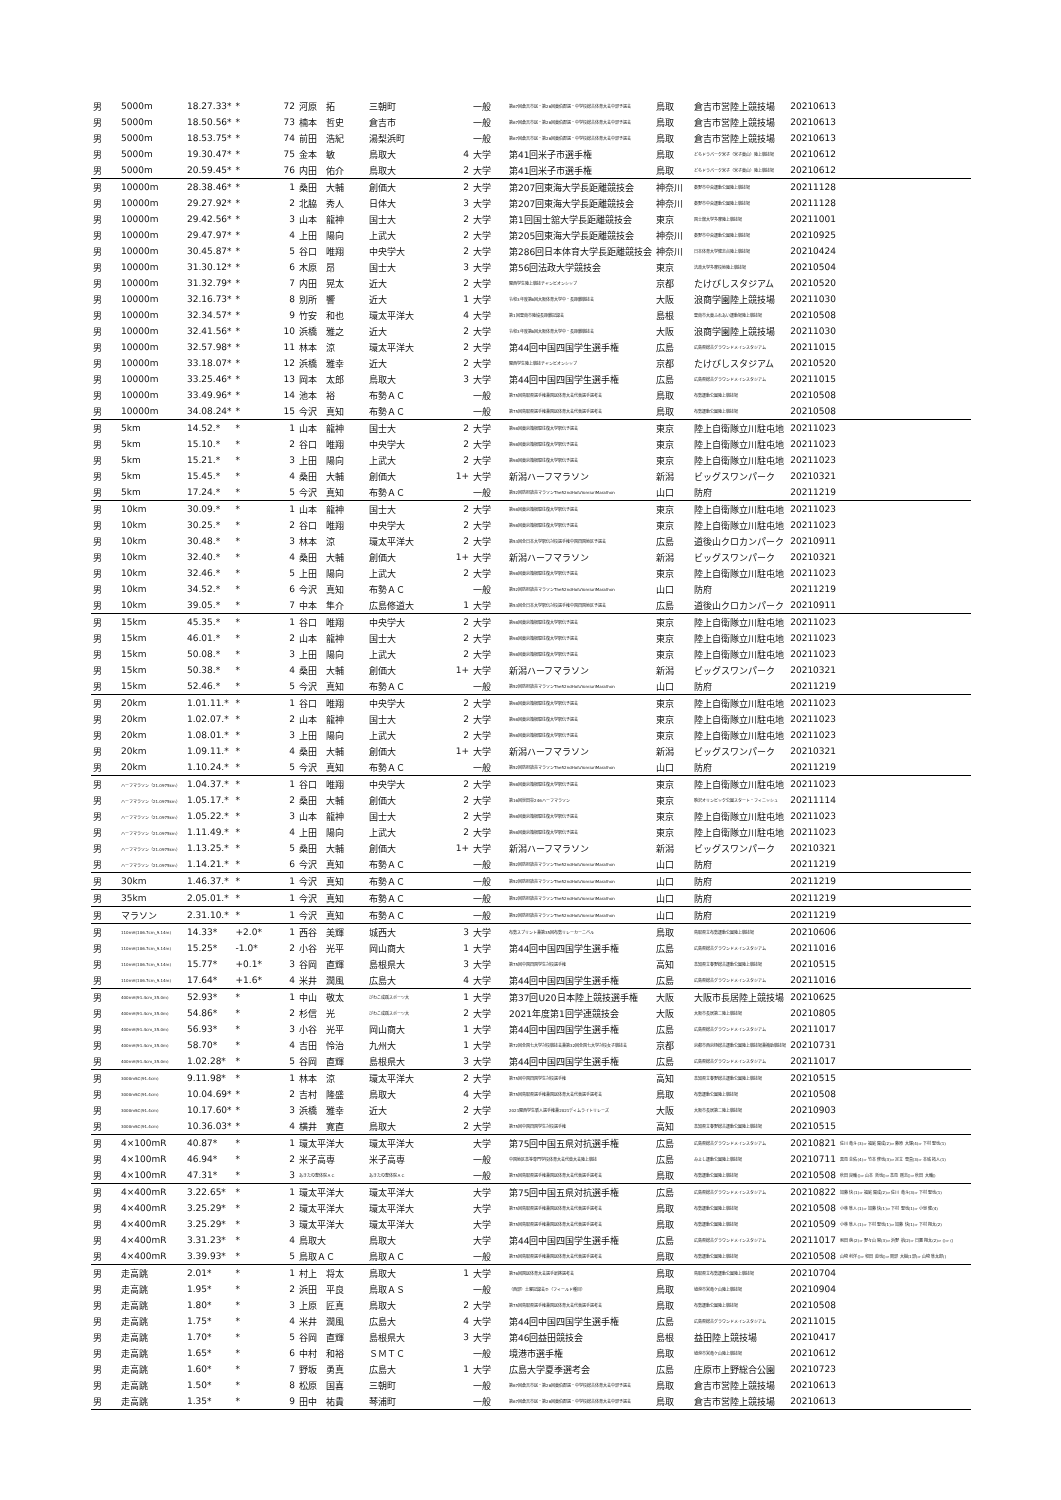| 男 | 5000m | 18.27.33* | * | 72 | 河原 拓 | 三朝町 | | 一般 | 第67回倉吉市民・第26回東伯郡選・中学校総合体育大会中部予選会 | 鳥取 | 倉吉市営陸上競技場 | 20210613 | |
| 男 | 5000m | 18.50.56* | * | 73 | 楠本 哲史 | 倉吉市 | | 一般 | 第67回倉吉市民・第26回東伯郡選・中学校総合体育大会中部予選会 | 鳥取 | 倉吉市営陸上競技場 | 20210613 | |
| 男 | 5000m | 18.53.75* | * | 74 | 前田 浩紀 | 湯梨浜町 | | 一般 | 第67回倉吉市民・第26回東伯郡選・中学校総合体育大会中部予選会 | 鳥取 | 倉吉市営陸上競技場 | 20210613 | |
| 男 | 5000m | 19.30.47* | * | 75 | 金本 敏 | 鳥取大 | 4 | 大学 | 第41回米子市選手権 | 鳥取 | どらドラパーク米子（米子東山）陸上競技場 | 20210612 | |
| 男 | 5000m | 20.59.45* | * | 76 | 内田 佑介 | 鳥取大 | 2 | 大学 | 第41回米子市選手権 | 鳥取 | どらドラパーク米子（米子東山）陸上競技場 | 20210612 | |
| 男 | 10000m | 28.38.46* | * | 1 | 桑田 大輔 | 創価大 | 2 | 大学 | 第207回東海大学長距離競技会 | 神奈川 | 秦野市中央運動公園陸上競技場 | 20211128 | |
| 男 | 10000m | 29.27.92* | * | 2 | 北脇 秀人 | 日体大 | 3 | 大学 | 第207回東海大学長距離競技会 | 神奈川 | 秦野市中央運動公園陸上競技場 | 20211128 | |
| 男 | 10000m | 29.42.56* | * | 3 | 山本 龍神 | 国士大 | 2 | 大学 | 第1回国士舘大学長距離競技会 | 東京 | 国士舘大学多摩陸上競技場 | 20211001 | |
| 男 | 10000m | 29.47.97* | * | 4 | 上田 陽向 | 上武大 | 2 | 大学 | 第205回東海大学長距離競技会 | 神奈川 | 秦野市中央運動公園陸上競技場 | 20210925 | |
| 男 | 10000m | 30.45.87* | * | 5 | 谷口 唯翔 | 中央学大 | 2 | 大学 | 第286回日本体育大学長距離競技会 | 神奈川 | 日本体育大学健志台陸上競技場 | 20210424 | |
| 男 | 10000m | 31.30.12* | * | 6 | 木原 昂 | 国士大 | 3 | 大学 | 第56回法政大学競技会 | 東京 | 法政大学多摩校地陸上競技場 | 20210504 | |
| 男 | 10000m | 31.32.79* | * | 7 | 内田 晃太 | 近大 | 2 | 大学 | 関西学生陸上競技チャンピオンシップ | 京都 | たけびしスタジアム | 20210520 | |
| 男 | 10000m | 32.16.73* | * | 8 | 別所 響 | 近大 | 1 | 大学 | 令和3年度第6回大阪体育大学中・長距離競技会 | 大阪 | 浪商学園陸上競技場 | 20211030 | |
| 男 | 10000m | 32.34.57* | * | 9 | 竹安 和也 | 環太平洋大 | 4 | 大学 | 第1回雲南市陸協長距離記録会 | 島根 | 雲南市大東ふれあい運動場陸上競技場 | 20210508 | |
| 男 | 10000m | 32.41.56* | * | 10 | 浜橋 雅之 | 近大 | 2 | 大学 | 令和3年度第6回大阪体育大学中・長距離競技会 | 大阪 | 浪商学園陸上競技場 | 20211030 | |
| 男 | 10000m | 32.57.98* | * | 11 | 林本 涼 | 環太平洋大 | 2 | 大学 | 第44回中国四国学生選手権 | 広島 | 広島県総合グラウンドメインスタジアム | 20211015 | |
| 男 | 10000m | 33.18.07* | * | 12 | 浜橋 雅幸 | 近大 | 2 | 大学 | 関西学生陸上競技チャンピオンシップ | 京都 | たけびしスタジアム | 20210520 | |
| 男 | 10000m | 33.25.46* | * | 13 | 岡本 太郎 | 鳥取大 | 3 | 大学 | 第44回中国四国学生選手権 | 広島 | 広島県総合グラウンドメインスタジアム | 20211015 | |
| 男 | 10000m | 33.49.96* | * | 14 | 池本 裕 | 布勢ＡＣ | | 一般 | 第75回鳥取県選手権兼国民体育大会代表選手選考会 | 鳥取 | 布勢運動公園陸上競技場 | 20210508 | |
| 男 | 10000m | 34.08.24* | * | 15 | 今沢 真知 | 布勢ＡＣ | | 一般 | 第75回鳥取県選手権兼国民体育大会代表選手選考会 | 鳥取 | 布勢運動公園陸上競技場 | 20210508 | |
| 男 | 5km | 14.52.* | * | 1 | 山本 龍神 | 国士大 | 2 | 大学 | 第98回東京箱根間往復大学駅伝予選会 | 東京 | 陸上自衛隊立川駐屯地 | 20211023 | |
| 男 | 5km | 15.10.* | * | 2 | 谷口 唯翔 | 中央学大 | 2 | 大学 | 第98回東京箱根間往復大学駅伝予選会 | 東京 | 陸上自衛隊立川駐屯地 | 20211023 | |
| 男 | 5km | 15.21.* | * | 3 | 上田 陽向 | 上武大 | 2 | 大学 | 第98回東京箱根間往復大学駅伝予選会 | 東京 | 陸上自衛隊立川駐屯地 | 20211023 | |
| 男 | 5km | 15.45.* | * | 4 | 桑田 大輔 | 創価大 | 1+ | 大学 | 新潟ハーフマラソン | 新潟 | ビッグスワンパーク | 20210321 | |
| 男 | 5km | 17.24.* | * | 5 | 今沢 真知 | 布勢ＡＣ | | 一般 | 第52回防府読売マラソンThe52ndHofuYomiuriMarathon | 山口 | 防府 | 20211219 | |
| 男 | 10km | 30.09.* | * | 1 | 山本 龍神 | 国士大 | 2 | 大学 | 第98回東京箱根間往復大学駅伝予選会 | 東京 | 陸上自衛隊立川駐屯地 | 20211023 | |
| 男 | 10km | 30.25.* | * | 2 | 谷口 唯翔 | 中央学大 | 2 | 大学 | 第98回東京箱根間往復大学駅伝予選会 | 東京 | 陸上自衛隊立川駐屯地 | 20211023 | |
| 男 | 10km | 30.48.* | * | 3 | 林本 涼 | 環太平洋大 | 2 | 大学 | 第53回全日本大学駅伝対校選手権中国四国地区予選会 | 広島 | 道後山クロカンパーク | 20210911 | |
| 男 | 10km | 32.40.* | * | 4 | 桑田 大輔 | 創価大 | 1+ | 大学 | 新潟ハーフマラソン | 新潟 | ビッグスワンパーク | 20210321 | |
| 男 | 10km | 32.46.* | * | 5 | 上田 陽向 | 上武大 | 2 | 大学 | 第98回東京箱根間往復大学駅伝予選会 | 東京 | 陸上自衛隊立川駐屯地 | 20211023 | |
| 男 | 10km | 34.52.* | * | 6 | 今沢 真知 | 布勢ＡＣ | | 一般 | 第52回防府読売マラソンThe52ndHofuYomiuriMarathon | 山口 | 防府 | 20211219 | |
| 男 | 10km | 39.05.* | * | 7 | 中本 隼介 | 広島修道大 | 1 | 大学 | 第53回全日本大学駅伝対校選手権中国四国地区予選会 | 広島 | 道後山クロカンパーク | 20210911 | |
| 男 | 15km | 45.35.* | * | 1 | 谷口 唯翔 | 中央学大 | 2 | 大学 | 第98回東京箱根間往復大学駅伝予選会 | 東京 | 陸上自衛隊立川駐屯地 | 20211023 | |
| 男 | 15km | 46.01.* | * | 2 | 山本 龍神 | 国士大 | 2 | 大学 | 第98回東京箱根間往復大学駅伝予選会 | 東京 | 陸上自衛隊立川駐屯地 | 20211023 | |
| 男 | 15km | 50.08.* | * | 3 | 上田 陽向 | 上武大 | 2 | 大学 | 第98回東京箱根間往復大学駅伝予選会 | 東京 | 陸上自衛隊立川駐屯地 | 20211023 | |
| 男 | 15km | 50.38.* | * | 4 | 桑田 大輔 | 創価大 | 1+ | 大学 | 新潟ハーフマラソン | 新潟 | ビッグスワンパーク | 20210321 | |
| 男 | 15km | 52.46.* | * | 5 | 今沢 真知 | 布勢ＡＣ | | 一般 | 第52回防府読売マラソンThe52ndHofuYomiuriMarathon | 山口 | 防府 | 20211219 | |
| 男 | 20km | 1.01.11.* | * | 1 | 谷口 唯翔 | 中央学大 | 2 | 大学 | 第98回東京箱根間往復大学駅伝予選会 | 東京 | 陸上自衛隊立川駐屯地 | 20211023 | |
| 男 | 20km | 1.02.07.* | * | 2 | 山本 龍神 | 国士大 | 2 | 大学 | 第98回東京箱根間往復大学駅伝予選会 | 東京 | 陸上自衛隊立川駐屯地 | 20211023 | |
| 男 | 20km | 1.08.01.* | * | 3 | 上田 陽向 | 上武大 | 2 | 大学 | 第98回東京箱根間往復大学駅伝予選会 | 東京 | 陸上自衛隊立川駐屯地 | 20211023 | |
| 男 | 20km | 1.09.11.* | * | 4 | 桑田 大輔 | 創価大 | 1+ | 大学 | 新潟ハーフマラソン | 新潟 | ビッグスワンパーク | 20210321 | |
| 男 | 20km | 1.10.24.* | * | 5 | 今沢 真知 | 布勢ＡＣ | | 一般 | 第52回防府読売マラソンThe52ndHofuYomiuriMarathon | 山口 | 防府 | 20211219 | |
| 男 | ハーフマラソン（21.0975km） | 1.04.37.* | * | 1 | 谷口 唯翔 | 中央学大 | 2 | 大学 | 第98回東京箱根間往復大学駅伝予選会 | 東京 | 陸上自衛隊立川駐屯地 | 20211023 | |
| 男 | ハーフマラソン（21.0975km） | 1.05.17.* | * | 2 | 桑田 大輔 | 創価大 | 2 | 大学 | 第16回世田谷246ハーフマラソン | 東京 | 駒沢オリンピック公園スタート・フィニッシュ | 20211114 | |
| 男 | ハーフマラソン（21.0975km） | 1.05.22.* | * | 3 | 山本 龍神 | 国士大 | 2 | 大学 | 第98回東京箱根間往復大学駅伝予選会 | 東京 | 陸上自衛隊立川駐屯地 | 20211023 | |
| 男 | ハーフマラソン（21.0975km） | 1.11.49.* | * | 4 | 上田 陽向 | 上武大 | 2 | 大学 | 第98回東京箱根間往復大学駅伝予選会 | 東京 | 陸上自衛隊立川駐屯地 | 20211023 | |
| 男 | ハーフマラソン（21.0975km） | 1.13.25.* | * | 5 | 桑田 大輔 | 創価大 | 1+ | 大学 | 新潟ハーフマラソン | 新潟 | ビッグスワンパーク | 20210321 | |
| 男 | ハーフマラソン（21.0975km） | 1.14.21.* | * | 6 | 今沢 真知 | 布勢ＡＣ | | 一般 | 第52回防府読売マラソンThe52ndHofuYomiuriMarathon | 山口 | 防府 | 20211219 | |
| 男 | 30km | 1.46.37.* | * | 1 | 今沢 真知 | 布勢ＡＣ | | 一般 | 第52回防府読売マラソンThe52ndHofuYomiuriMarathon | 山口 | 防府 | 20211219 | |
| 男 | 35km | 2.05.01.* | * | 1 | 今沢 真知 | 布勢ＡＣ | | 一般 | 第52回防府読売マラソンThe52ndHofuYomiuriMarathon | 山口 | 防府 | 20211219 | |
| 男 | マラソン | 2.31.10.* | * | 1 | 今沢 真知 | 布勢ＡＣ | | 一般 | 第52回防府読売マラソンThe52ndHofuYomiuriMarathon | 山口 | 防府 | 20211219 | |
| 男 | 110mH(106.7cm_9.14m) | 14.33* | +2.0* | 1 | 西谷 美輝 | 城西大 | 3 | 大学 | 布勢スプリント兼第35回布勢リレーカーニバル | 鳥取 | 鳥取県立布勢運動公園陸上競技場 | 20210606 | |
| 男 | 110mH(106.7cm_9.14m) | 15.25* | -1.0* | 2 | 小谷 光平 | 岡山商大 | 1 | 大学 | 第44回中国四国学生選手権 | 広島 | 広島県総合グラウンドメインスタジアム | 20211016 | |
| 男 | 110mH(106.7cm_9.14m) | 15.77* | +0.1* | 3 | 谷岡 直輝 | 島根県大 | 3 | 大学 | 第75回中国四国学生対校選手権 | 高知 | 高知県立春野総合運動公園陸上競技場 | 20210515 | |
| 男 | 110mH(106.7cm_9.14m) | 17.64* | +1.6* | 4 | 米井 潤風 | 広島大 | 4 | 大学 | 第44回中国四国学生選手権 | 広島 | 広島県総合グラウンドメインスタジアム | 20211016 | |
| 男 | 400mH(91.4cm_35.0m) | 52.93* | * | 1 | 中山 敬太 | びわこ成蹊スポーツ大 | 1 | 大学 | 第37回U20日本陸上競技選手権 | 大阪 | 大阪市長居陸上競技場 | 20210625 | |
| 男 | 400mH(91.4cm_35.0m) | 54.86* | * | 2 | 杉信 光 | びわこ成蹊スポーツ大 | 2 | 大学 | 2021年度第1回学連競技会 | 大阪 | 大阪市長居第二陸上競技場 | 20210805 | |
| 男 | 400mH(91.4cm_35.0m) | 56.93* | * | 3 | 小谷 光平 | 岡山商大 | 1 | 大学 | 第44回中国四国学生選手権 | 広島 | 広島県総合グラウンドメインスタジアム | 20211017 | |
| 男 | 400mH(91.4cm_35.0m) | 58.70* | * | 4 | 吉田 怜治 | 九州大 | 1 | 大学 | 第72回全国七大学対校競技会兼第32回全国七大学対校女子競技会 | 京都 | 京都市西京極総合運動公園陸上競技場兼補助競技場 | 20210731 | |
| 男 | 400mH(91.4cm_35.0m) | 1.02.28* | * | 5 | 谷岡 直輝 | 島根県大 | 3 | 大学 | 第44回中国四国学生選手権 | 広島 | 広島県総合グラウンドメインスタジアム | 20211017 | |
| 男 | 3000mSC(91.4cm) | 9.11.98* | * | 1 | 林本 涼 | 環太平洋大 | 2 | 大学 | 第75回中国四国学生対校選手権 | 高知 | 高知県立春野総合運動公園陸上競技場 | 20210515 | |
| 男 | 3000mSC(91.4cm) | 10.04.69* | * | 2 | 吉村 隆盛 | 鳥取大 | 4 | 大学 | 第75回鳥取県選手権兼国民体育大会代表選手選考会 | 鳥取 | 布勢運動公園陸上競技場 | 20210508 | |
| 男 | 3000mSC(91.4cm) | 10.17.60* | * | 3 | 浜橋 雅幸 | 近大 | 2 | 大学 | 2021関西学生新人選手権兼2021ディムライトリレーズ | 大阪 | 大阪市長居第二陸上競技場 | 20210903 | |
| 男 | 3000mSC(91.4cm) | 10.36.03* | * | 4 | 横井 寛直 | 鳥取大 | 2 | 大学 | 第75回中国四国学生対校選手権 | 高知 | 高知県立春野総合運動公園陸上競技場 | 20210515 | |
| 男 | 4×100mR | 40.87* | * | 1 | 環太平洋大 | 環太平洋大 | | 大学 | 第75回中国五県対抗選手権 | 広島 | 広島県総合グラウンドメインスタジアム | 20210821 | 佐川 竜斗(3)⇒ 福庭 陽成(2)⇒ 藤原 大輝(4)⇒ 下村 聖也(1) |
| 男 | 4×100mR | 46.94* | * | 2 | 米子高専 | 米子高専 | | 一般 | 中国地区高等専門学校体育大会代替大会陸上競技 | 広島 | みよし運動公園陸上競技場 | 20210711 | 黒見 圭佑(4)⇒ 竹本 修也(3)⇒ 足立 雪真(3)⇒ 本城 拓人(1) |
| 男 | 4×100mR | 47.31* | * | 3 | あきたの整体院ＡＣ | あきたの整体院ＡＣ | | 一般 | 第75回鳥取県選手権兼国民体育大会代表選手選考会 | 鳥取 | 布勢運動公園陸上競技場 | 20210508 | 秋田 良輔()⇒ 山本 哲也()⇒ 高見 剛志()⇒ 秋田 大輔() |
| 男 | 4×400mR | 3.22.65* | * | 1 | 環太平洋大 | 環太平洋大 | | 大学 | 第75回中国五県対抗選手権 | 広島 | 広島県総合グラウンドメインスタジアム | 20210822 | 加藤 快(1)⇒ 福庭 陽成(2)⇒ 佐川 竜斗(3)⇒ 下村 聖也(1) |
| 男 | 4×400mR | 3.25.29* | * | 2 | 環太平洋大 | 環太平洋大 | | 大学 | 第75回鳥取県選手権兼国民体育大会代表選手選考会 | 鳥取 | 布勢運動公園陸上競技場 | 20210508 | 小林 隼人(1)⇒ 加藤 快(1)⇒ 下村 聖也(1)⇒ 小泉 健(4) |
| 男 | 4×400mR | 3.25.29* | * | 3 | 環太平洋大 | 環太平洋大 | | 大学 | 第75回鳥取県選手権兼国民体育大会代表選手選考会 | 鳥取 | 布勢運動公園陸上競技場 | 20210509 | 小林 隼人(1)⇒ 下村 聖也(1)⇒ 加藤 快(1)⇒ 下村 翔太(2) |
| 男 | 4×400mR | 3.31.23* | * | 4 | 鳥取大 | 鳥取大 | | 大学 | 第44回中国四国学生選手権 | 広島 | 広島県総合グラウンドメインスタジアム | 20211017 | 剣田 萌(2)⇒ 野々山 開(3)⇒ 浜野 航(2)⇒ 日置 翔太(2)⇒ ()⇒ () |
| 男 | 4×400mR | 3.39.93* | * | 5 | 鳥取ＡＣ | 鳥取ＡＣ | | 一般 | 第75回鳥取県選手権兼国民体育大会代表選手選考会 | 鳥取 | 布勢運動公園陸上競技場 | 20210508 | 山崎 利洋()⇒ 和田 直也()⇒ 岡部 大樹(1部)⇒ 山崎 隼太郎() |
| 男 | 走高跳 | 2.01* | * | 1 | 村上 将太 | 鳥取大 | 1 | 大学 | 第76回国民体育大会選手最終選考会 | 鳥取 | 鳥取県立布勢運動公園陸上競技場 | 20210704 | |
| 男 | 走高跳 | 1.95* | * | 2 | 浜田 平良 | 鳥取ＡＳ | | 一般 | （西部）土曜記録会②（フィールド種目） | 鳥取 | 境港市営竜ケ山陸上競技場 | 20210904 | |
| 男 | 走高跳 | 1.80* | * | 3 | 上原 匠真 | 鳥取大 | 2 | 大学 | 第75回鳥取県選手権兼国民体育大会代表選手選考会 | 鳥取 | 布勢運動公園陸上競技場 | 20210508 | |
| 男 | 走高跳 | 1.75* | * | 4 | 米井 潤風 | 広島大 | 4 | 大学 | 第44回中国四国学生選手権 | 広島 | 広島県総合グラウンドメインスタジアム | 20211015 | |
| 男 | 走高跳 | 1.70* | * | 5 | 谷岡 直輝 | 島根県大 | 3 | 大学 | 第46回益田競技会 | 島根 | 益田陸上競技場 | 20210417 | |
| 男 | 走高跳 | 1.65* | * | 6 | 中村 和裕 | ＳＭＴＣ | | 一般 | 境港市選手権 | 鳥取 | 境港市営竜ケ山陸上競技場 | 20210612 | |
| 男 | 走高跳 | 1.60* | * | 7 | 野坂 勇真 | 広島大 | 1 | 大学 | 広島大学夏季選考会 | 広島 | 庄原市上野総合公園 | 20210723 | |
| 男 | 走高跳 | 1.50* | * | 8 | 松原 国喜 | 三朝町 | | 一般 | 第67回倉吉市民・第26回東伯郡選・中学校総合体育大会中部予選会 | 鳥取 | 倉吉市営陸上競技場 | 20210613 | |
| 男 | 走高跳 | 1.35* | * | 9 | 田中 祐貴 | 琴浦町 | | 一般 | 第67回倉吉市民・第26回東伯郡選・中学校総合体育大会中部予選会 | 鳥取 | 倉吉市営陸上競技場 | 20210613 | |